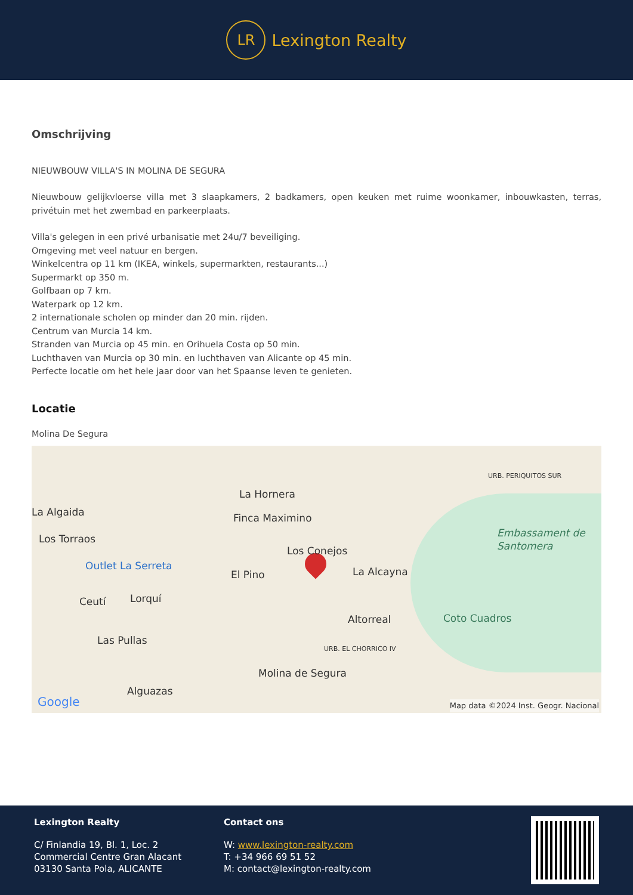LR
Lexington Realty
Omschrijving
NIEUWBOUW VILLA'S IN MOLINA DE SEGURA
Nieuwbouw gelijkvloerse villa met 3 slaapkamers, 2 badkamers, open keuken met ruime woonkamer, inbouwkasten, terras, privétuin met het zwembad en parkeerplaats.
Villa's gelegen in een privé urbanisatie met 24u/7 beveiliging.
Omgeving met veel natuur en bergen.
Winkelcentra op 11 km (IKEA, winkels, supermarkten, restaurants...)
Supermarkt op 350 m.
Golfbaan op 7 km.
Waterpark op 12 km.
2 internationale scholen op minder dan 20 min. rijden.
Centrum van Murcia 14 km.
Stranden van Murcia op 45 min. en Orihuela Costa op 50 min.
Luchthaven van Murcia op 30 min. en luchthaven van Alicante op 45 min.
Perfecte locatie om het hele jaar door van het Spaanse leven te genieten.
Locatie
Molina De Segura
La Hornera
La Algaida Finca Maximino
Los Torraos
Los Conejos
Outlet La Serreta
El Pino La Alcayna
Embassament de Santomera
URB. PERIQUITOS SUR
Ceutí Lorquí
Altorreal Coto Cuadros
Las Pullas
URB. EL CHORRICO IV
Molina de Segura
Alguazas
Google Map data ©2024 Inst. Geogr. Nacional
Lexington Realty
C/ Finlandia 19, Bl. 1, Loc. 2
Commercial Centre Gran Alacant
03130 Santa Pola, ALICANTE
Contact ons
W: www.lexington-realty.com
T: +34 966 69 51 52
M: contact@lexington-realty.com